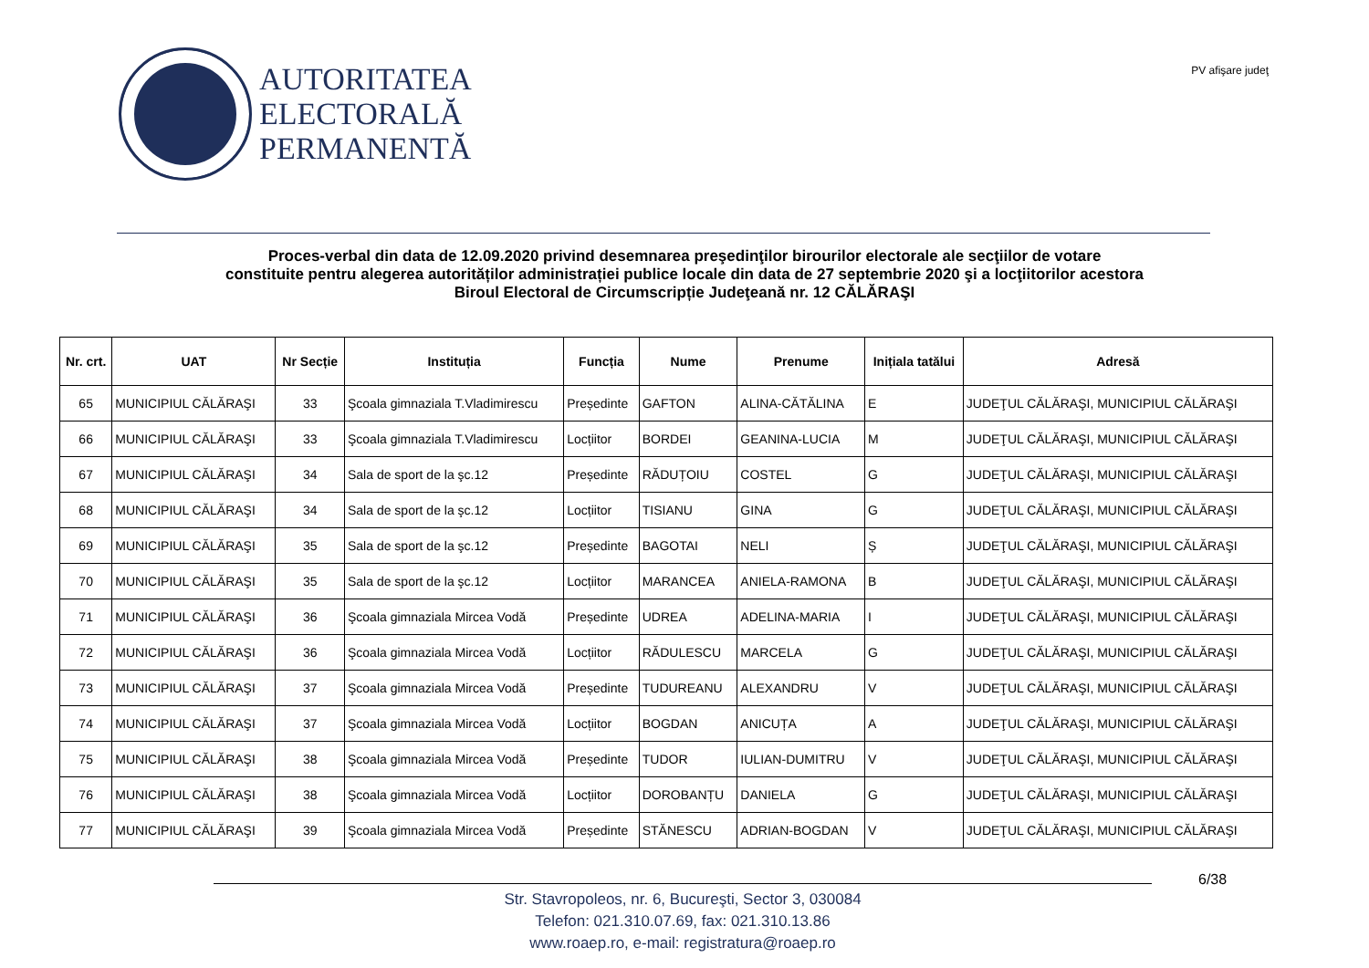AUTORITATEA
ELECTORALĂ
PERMANENTĂ
PV afişare judeţ
Proces-verbal din data de 12.09.2020 privind desemnarea preşedinţilor birourilor electorale ale secţiilor de votare
constituite pentru alegerea autorităților administrației publice locale din data de 27 septembrie 2020 şi a locţiitorilor acestora
Biroul Electoral de Circumscripție Judeţeană nr. 12 CĂLĂRAŞI
| Nr. crt. | UAT | Nr Secție | Instituția | Funcția | Nume | Prenume | Inițiala tatălui | Adresă |
| --- | --- | --- | --- | --- | --- | --- | --- | --- |
| 65 | MUNICIPIUL CĂLĂRAŞI | 33 | Şcoala gimnaziala T.Vladimirescu | Președinte | GAFTON | ALINA-CĂTĂLINA | E | JUDEŢUL CĂLĂRAŞI, MUNICIPIUL CĂLĂRAŞI |
| 66 | MUNICIPIUL CĂLĂRAŞI | 33 | Şcoala gimnaziala T.Vladimirescu | Locțiitor | BORDEI | GEANINA-LUCIA | M | JUDEŢUL CĂLĂRAŞI, MUNICIPIUL CĂLĂRAŞI |
| 67 | MUNICIPIUL CĂLĂRAŞI | 34 | Sala de sport de la şc.12 | Președinte | RĂDUȚOIU | COSTEL | G | JUDEŢUL CĂLĂRAŞI, MUNICIPIUL CĂLĂRAŞI |
| 68 | MUNICIPIUL CĂLĂRAŞI | 34 | Sala de sport de la şc.12 | Locțiitor | TISIANU | GINA | G | JUDEŢUL CĂLĂRAŞI, MUNICIPIUL CĂLĂRAŞI |
| 69 | MUNICIPIUL CĂLĂRAŞI | 35 | Sala de sport de la şc.12 | Președinte | BAGOTAI | NELI | Ș | JUDEŢUL CĂLĂRAŞI, MUNICIPIUL CĂLĂRAŞI |
| 70 | MUNICIPIUL CĂLĂRAŞI | 35 | Sala de sport de la şc.12 | Locțiitor | MARANCEA | ANIELA-RAMONA | B | JUDEŢUL CĂLĂRAŞI, MUNICIPIUL CĂLĂRAŞI |
| 71 | MUNICIPIUL CĂLĂRAŞI | 36 | Şcoala gimnaziala Mircea Vodă | Președinte | UDREA | ADELINA-MARIA | I | JUDEŢUL CĂLĂRAŞI, MUNICIPIUL CĂLĂRAŞI |
| 72 | MUNICIPIUL CĂLĂRAŞI | 36 | Şcoala gimnaziala Mircea Vodă | Locțiitor | RĂDULESCU | MARCELA | G | JUDEŢUL CĂLĂRAŞI, MUNICIPIUL CĂLĂRAŞI |
| 73 | MUNICIPIUL CĂLĂRAŞI | 37 | Şcoala gimnaziala Mircea Vodă | Președinte | TUDUREANU | ALEXANDRU | V | JUDEŢUL CĂLĂRAŞI, MUNICIPIUL CĂLĂRAŞI |
| 74 | MUNICIPIUL CĂLĂRAŞI | 37 | Şcoala gimnaziala Mircea Vodă | Locțiitor | BOGDAN | ANICUȚA | A | JUDEŢUL CĂLĂRAŞI, MUNICIPIUL CĂLĂRAŞI |
| 75 | MUNICIPIUL CĂLĂRAŞI | 38 | Şcoala gimnaziala Mircea Vodă | Președinte | TUDOR | IULIAN-DUMITRU | V | JUDEŢUL CĂLĂRAŞI, MUNICIPIUL CĂLĂRAŞI |
| 76 | MUNICIPIUL CĂLĂRAŞI | 38 | Şcoala gimnaziala Mircea Vodă | Locțiitor | DOROBANȚU | DANIELA | G | JUDEŢUL CĂLĂRAŞI, MUNICIPIUL CĂLĂRAŞI |
| 77 | MUNICIPIUL CĂLĂRAŞI | 39 | Şcoala gimnaziala Mircea Vodă | Președinte | STĂNESCU | ADRIAN-BOGDAN | V | JUDEŢUL CĂLĂRAŞI, MUNICIPIUL CĂLĂRAŞI |
Str. Stavropoleos, nr. 6, Bucureşti, Sector 3, 030084
Telefon: 021.310.07.69, fax: 021.310.13.86
www.roaep.ro, e-mail: registratura@roaep.ro
6/38